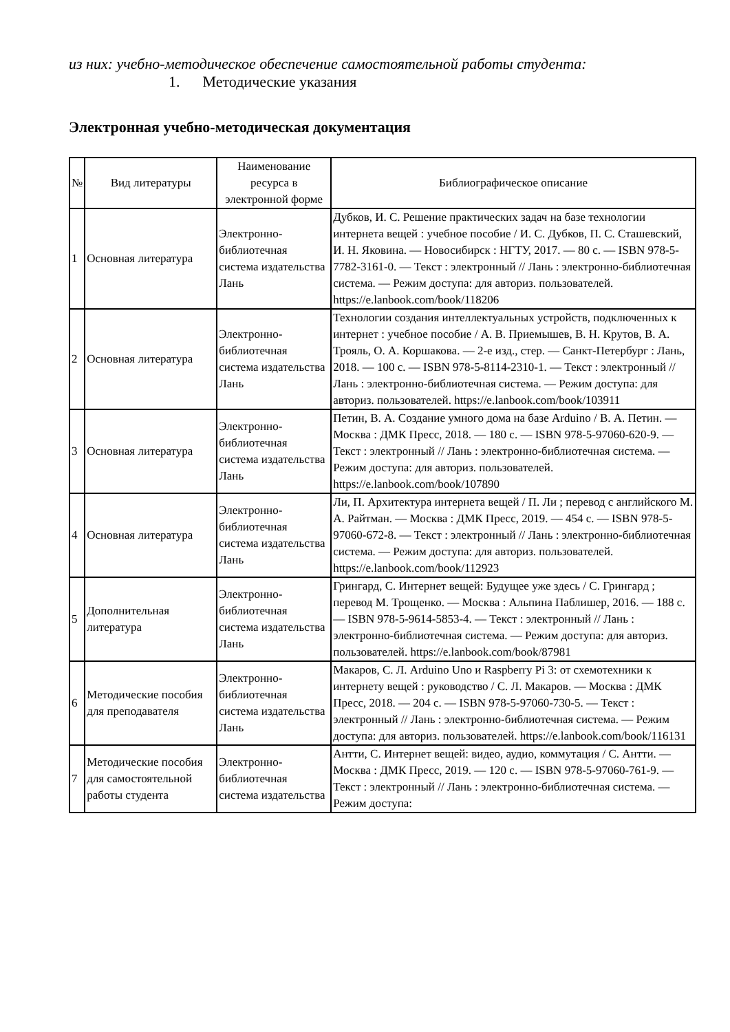из них: учебно-методическое обеспечение самостоятельной работы студента:
1. Методические указания
Электронная учебно-методическая документация
| № | Вид литературы | Наименование ресурса в электронной форме | Библиографическое описание |
| --- | --- | --- | --- |
| 1 | Основная литература | Электронно-библиотечная система издательства Лань | Дубков, И. С. Решение практических задач на базе технологии интернета вещей : учебное пособие / И. С. Дубков, П. С. Сташевский, И. Н. Яковина. — Новосибирск : НГТУ, 2017. — 80 с. — ISBN 978-5-7782-3161-0. — Текст : электронный // Лань : электронно-библиотечная система. — Режим доступа: для авториз. пользователей. https://e.lanbook.com/book/118206 |
| 2 | Основная литература | Электронно-библиотечная система издательства Лань | Технологии создания интеллектуальных устройств, подключенных к интернет : учебное пособие / А. В. Приемышев, В. Н. Крутов, В. А. Трояль, О. А. Коршакова. — 2-е изд., стер. — Санкт-Петербург : Лань, 2018. — 100 с. — ISBN 978-5-8114-2310-1. — Текст : электронный // Лань : электронно-библиотечная система. — Режим доступа: для авториз. пользователей. https://e.lanbook.com/book/103911 |
| 3 | Основная литература | Электронно-библиотечная система издательства Лань | Петин, В. А. Создание умного дома на базе Arduino / В. А. Петин. — Москва : ДМК Пресс, 2018. — 180 с. — ISBN 978-5-97060-620-9. — Текст : электронный // Лань : электронно-библиотечная система. — Режим доступа: для авториз. пользователей. https://e.lanbook.com/book/107890 |
| 4 | Основная литература | Электронно-библиотечная система издательства Лань | Ли, П. Архитектура интернета вещей / П. Ли ; перевод с английского М. А. Райтман. — Москва : ДМК Пресс, 2019. — 454 с. — ISBN 978-5-97060-672-8. — Текст : электронный // Лань : электронно-библиотечная система. — Режим доступа: для авториз. пользователей. https://e.lanbook.com/book/112923 |
| 5 | Дополнительная литература | Электронно-библиотечная система издательства Лань | Грингард, С. Интернет вещей: Будущее уже здесь / С. Грингард ; перевод М. Трощенко. — Москва : Альпина Паблишер, 2016. — 188 с. — ISBN 978-5-9614-5853-4. — Текст : электронный // Лань : электронно-библиотечная система. — Режим доступа: для авториз. пользователей. https://e.lanbook.com/book/87981 |
| 6 | Методические пособия для преподавателя | Электронно-библиотечная система издательства Лань | Макаров, С. Л. Arduino Uno и Raspberry Pi 3: от схемотехники к интернету вещей : руководство / С. Л. Макаров. — Москва : ДМК Пресс, 2018. — 204 с. — ISBN 978-5-97060-730-5. — Текст : электронный // Лань : электронно-библиотечная система. — Режим доступа: для авториз. пользователей. https://e.lanbook.com/book/116131 |
| 7 | Методические пособия для самостоятельной работы студента | Электронно-библиотечная система издательства | Антти, С. Интернет вещей: видео, аудио, коммутация / С. Антти. — Москва : ДМК Пресс, 2019. — 120 с. — ISBN 978-5-97060-761-9. — Текст : электронный // Лань : электронно-библиотечная система. — Режим доступа: |